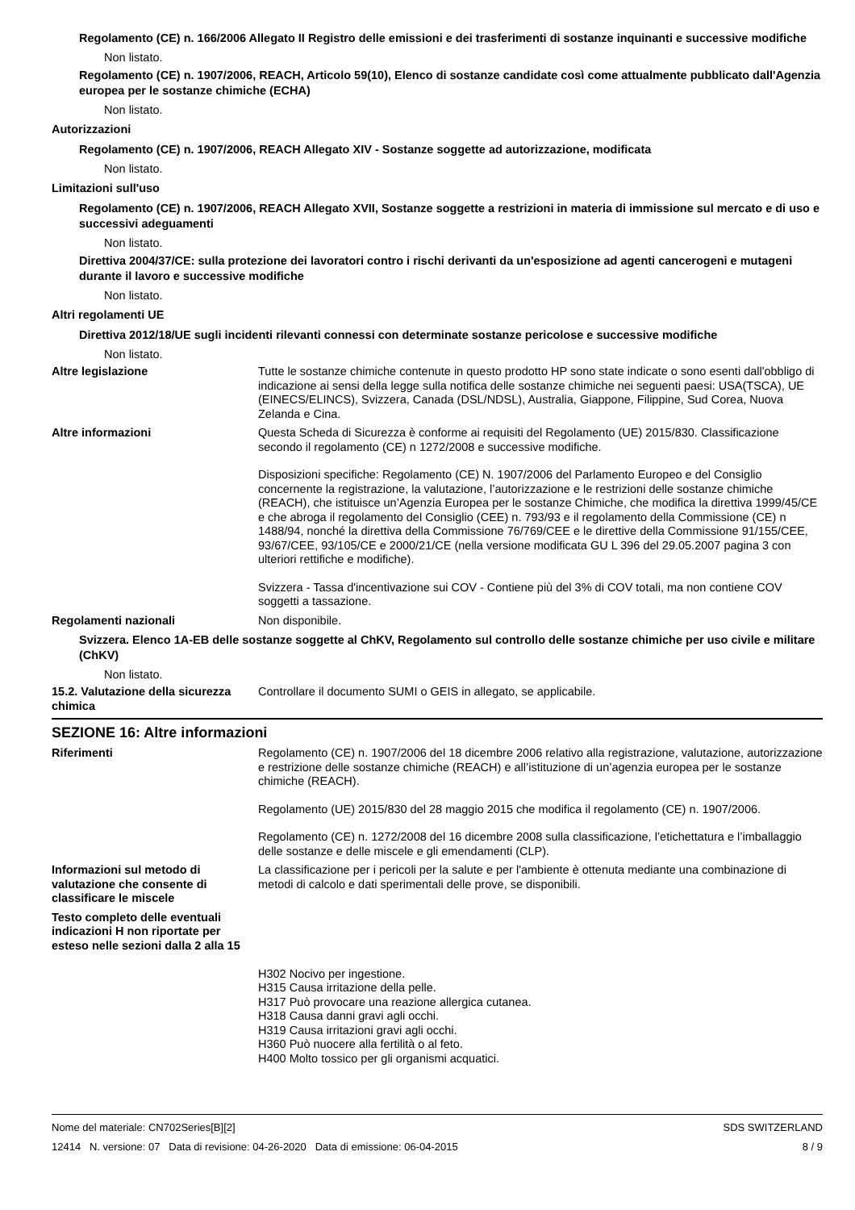Regolamento (CE) n. 166/2006 Allegato II Registro delle emissioni e dei trasferimenti di sostanze inquinanti e successive modifiche
Non listato.
Regolamento (CE) n. 1907/2006, REACH, Articolo 59(10), Elenco di sostanze candidate così come attualmente pubblicato dall'Agenzia europea per le sostanze chimiche (ECHA)
Non listato.
Autorizzazioni
Regolamento (CE) n. 1907/2006, REACH Allegato XIV - Sostanze soggette ad autorizzazione, modificata
Non listato.
Limitazioni sull'uso
Regolamento (CE) n. 1907/2006, REACH Allegato XVII, Sostanze soggette a restrizioni in materia di immissione sul mercato e di uso e successivi adeguamenti
Non listato.
Direttiva 2004/37/CE: sulla protezione dei lavoratori contro i rischi derivanti da un'esposizione ad agenti cancerogeni e mutageni durante il lavoro e successive modifiche
Non listato.
Altri regolamenti UE
Direttiva 2012/18/UE sugli incidenti rilevanti connessi con determinate sostanze pericolose e successive modifiche
Non listato.
Altre legislazione Tutte le sostanze chimiche contenute in questo prodotto HP sono state indicate o sono esenti dall'obbligo di indicazione ai sensi della legge sulla notifica delle sostanze chimiche nei seguenti paesi: USA(TSCA), UE (EINECS/ELINCS), Svizzera, Canada (DSL/NDSL), Australia, Giappone, Filippine, Sud Corea, Nuova Zelanda e Cina.
Altre informazioni Questa Scheda di Sicurezza è conforme ai requisiti del Regolamento (UE) 2015/830. Classificazione secondo il regolamento (CE) n 1272/2008 e successive modifiche.
Disposizioni specifiche: Regolamento (CE) N. 1907/2006 del Parlamento Europeo e del Consiglio concernente la registrazione, la valutazione, l’autorizzazione e le restrizioni delle sostanze chimiche (REACH), che istituisce un’Agenzia Europea per le sostanze Chimiche, che modifica la direttiva 1999/45/CE e che abroga il regolamento del Consiglio (CEE) n. 793/93 e il regolamento della Commissione (CE) n 1488/94, nonché la direttiva della Commissione 76/769/CEE e le direttive della Commissione 91/155/CEE, 93/67/CEE, 93/105/CE e 2000/21/CE (nella versione modificata GU L 396 del 29.05.2007 pagina 3 con ulteriori rettifiche e modifiche).
Svizzera - Tassa d'incentivazione sui COV - Contiene più del 3% di COV totali, ma non contiene COV soggetti a tassazione.
Regolamenti nazionali Non disponibile.
Svizzera. Elenco 1A-EB delle sostanze soggette al ChKV, Regolamento sul controllo delle sostanze chimiche per uso civile e militare (ChKV)
Non listato.
15.2. Valutazione della sicurezza chimica
Controllare il documento SUMI o GEIS in allegato, se applicabile.
SEZIONE 16: Altre informazioni
Riferimenti Regolamento (CE) n. 1907/2006 del 18 dicembre 2006 relativo alla registrazione, valutazione, autorizzazione e restrizione delle sostanze chimiche (REACH) e all’istituzione di un’agenzia europea per le sostanze chimiche (REACH).
Regolamento (UE) 2015/830 del 28 maggio 2015 che modifica il regolamento (CE) n. 1907/2006.
Regolamento (CE) n. 1272/2008 del 16 dicembre 2008 sulla classificazione, l’etichettatura e l’imballaggio delle sostanze e delle miscele e gli emendamenti (CLP).
Informazioni sul metodo di valutazione che consente di classificare le miscele
La classificazione per i pericoli per la salute e per l'ambiente è ottenuta mediante una combinazione di metodi di calcolo e dati sperimentali delle prove, se disponibili.
Testo completo delle eventuali indicazioni H non riportate per esteso nelle sezioni dalla 2 alla 15
H302 Nocivo per ingestione.
H315 Causa irritazione della pelle.
H317 Può provocare una reazione allergica cutanea.
H318 Causa danni gravi agli occhi.
H319 Causa irritazioni gravi agli occhi.
H360 Può nuocere alla fertilità o al feto.
H400 Molto tossico per gli organismi acquatici.
Nome del materiale: CN702Series[B][2]
12414 N. versione: 07 Data di revisione: 04-26-2020 Data di emissione: 06-04-2015
SDS SWITZERLAND
8 / 9